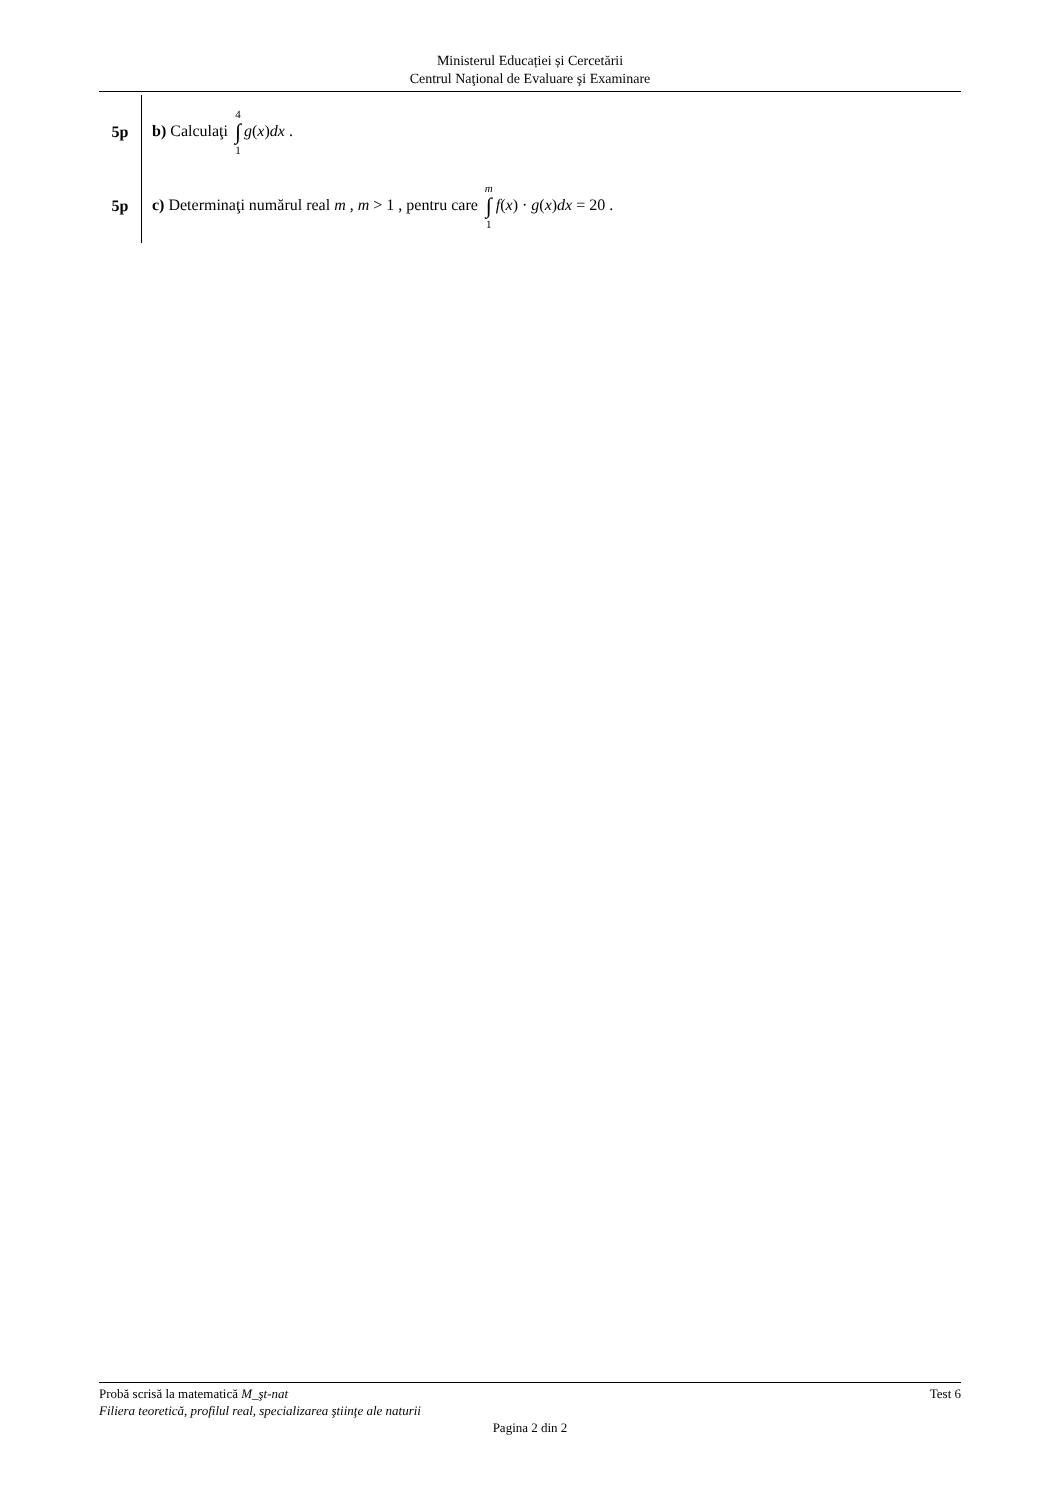Ministerul Educației și Cercetării
Centrul Naţional de Evaluare şi Examinare
5p
b) Calculaţi 4 ∫ 1 g(x)dx .
5p
c) Determinaţi numărul real m , m > 1 , pentru care m ∫ 1 f(x) · g(x)dx = 20 .
Probă scrisă la matematică M_şt-nat Test 6
Filiera teoretică, profilul real, specializarea ştiinţe ale naturii
Pagina 2 din 2